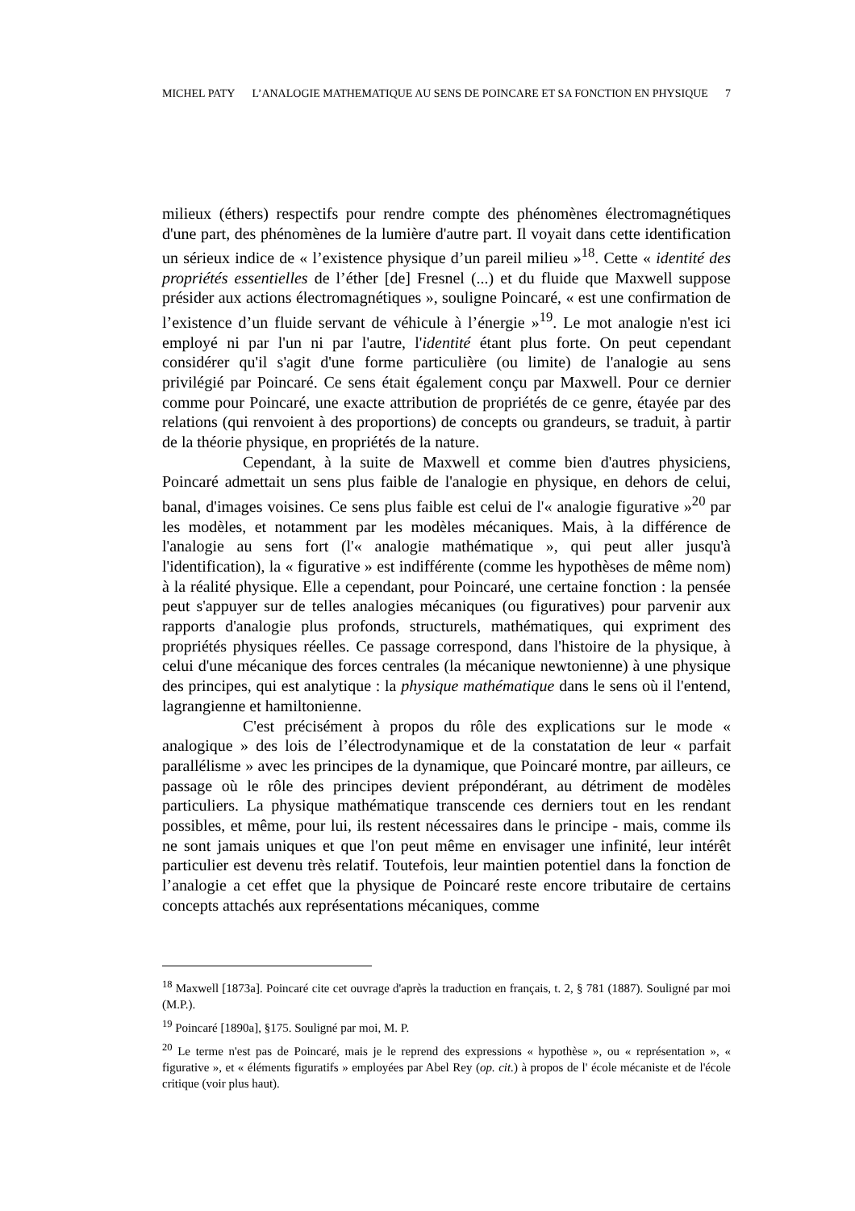MICHEL PATY L’ANALOGIE MATHEMATIQUE AU SENS DE POINCARE ET SA FONCTION EN PHYSIQUE 7
milieux (éthers) respectifs pour rendre compte des phénomènes électromagnétiques d'une part, des phénomènes de la lumière d'autre part. Il voyait dans cette identification un sérieux indice de « l’existence physique d’un pareil milieu »<sup>18</sup>. Cette « identité des propriétés essentielles de l’éther [de] Fresnel (...) et du fluide que Maxwell suppose présider aux actions électromagnétiques », souligne Poincaré, « est une confirmation de l’existence d’un fluide servant de véhicule à l’énergie »<sup>19</sup>. Le mot analogie n'est ici employé ni par l'un ni par l'autre, l'identité étant plus forte. On peut cependant considérer qu'il s'agit d'une forme particulière (ou limite) de l'analogie au sens privilégié par Poincaré. Ce sens était également conçu par Maxwell. Pour ce dernier comme pour Poincaré, une exacte attribution de propriétés de ce genre, étayée par des relations (qui renvoient à des proportions) de concepts ou grandeurs, se traduit, à partir de la théorie physique, en propriétés de la nature.
Cependant, à la suite de Maxwell et comme bien d'autres physiciens, Poincaré admettait un sens plus faible de l'analogie en physique, en dehors de celui, banal, d'images voisines. Ce sens plus faible est celui de l'« analogie figurative »<sup>20</sup> par les modèles, et notamment par les modèles mécaniques. Mais, à la différence de l'analogie au sens fort (l'« analogie mathématique », qui peut aller jusqu'à l'identification), la « figurative » est indifférente (comme les hypothèses de même nom) à la réalité physique. Elle a cependant, pour Poincaré, une certaine fonction : la pensée peut s'appuyer sur de telles analogies mécaniques (ou figuratives) pour parvenir aux rapports d'analogie plus profonds, structurels, mathématiques, qui expriment des propriétés physiques réelles. Ce passage correspond, dans l'histoire de la physique, à celui d'une mécanique des forces centrales (la mécanique newtonienne) à une physique des principes, qui est analytique : la physique mathématique dans le sens où il l'entend, lagrangienne et hamiltonienne.
C'est précisément à propos du rôle des explications sur le mode « analogique » des lois de l’électrodynamique et de la constatation de leur « parfait parallélisme » avec les principes de la dynamique, que Poincaré montre, par ailleurs, ce passage où le rôle des principes devient prépondérant, au détriment de modèles particuliers. La physique mathématique transcende ces derniers tout en les rendant possibles, et même, pour lui, ils restent nécessaires dans le principe - mais, comme ils ne sont jamais uniques et que l'on peut même en envisager une infinité, leur intérêt particulier est devenu très relatif. Toutefois, leur maintien potentiel dans la fonction de l’analogie a cet effet que la physique de Poincaré reste encore tributaire de certains concepts attachés aux représentations mécaniques, comme
<sup>18</sup> Maxwell [1873a]. Poincaré cite cet ouvrage d'après la traduction en français, t. 2, § 781 (1887). Souligné par moi (M.P.).
<sup>19</sup> Poincaré [1890a], §175. Souligné par moi, M. P.
<sup>20</sup> Le terme n'est pas de Poincaré, mais je le reprend des expressions « hypothèse », ou « représentation », « figurative », et « éléments figuratifs » employées par Abel Rey (op. cit.) à propos de l' école mécaniste et de l'école critique (voir plus haut).